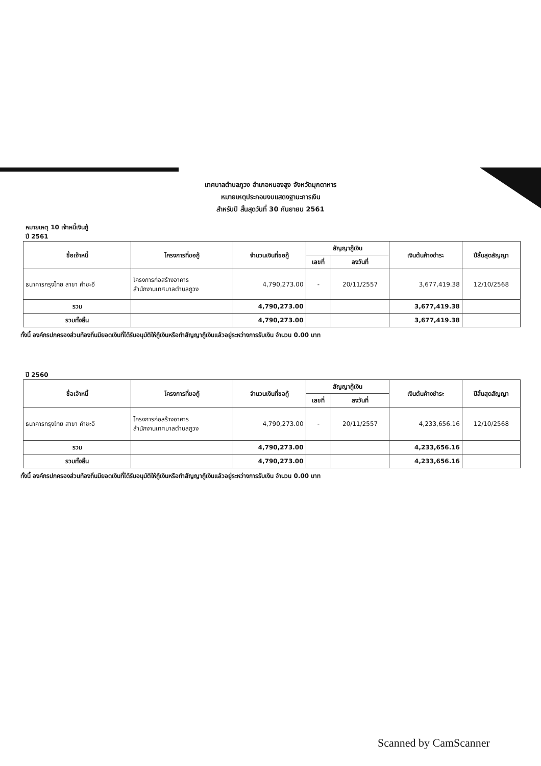เทศบาลตำบลภูวง อำเภอหนองสูง จังหวัดมุกดาหาร
หมายเหตุประกอบงบแสดงฐานะการเงิน
สำหรับปี สิ้นสุดวันที่ 30 กันยายน 2561
หมายเหตุ 10 เจ้าหนี้เงินกู้
ปี 2561
| ชื่อเจ้าหนี้ | โครงการที่ขอกู้ | จำนวนเงินที่ขอกู้ | สัญญากู้เงิน | | เงินต้นค้างชำระ | ปีสิ้นสุดสัญญา |
| --- | --- | --- | --- | --- | --- | --- |
| | | | เลขที่ | ลงวันที่ | | |
| ธนาคารกรุงไทย สาขา คำชะอี | โครงการก่อสร้างอาคาร สำนักงานเทศบาลตำบลภูวง | 4,790,273.00 | - | 20/11/2557 | 3,677,419.38 | 12/10/2568 |
| รวม | | 4,790,273.00 | | | 3,677,419.38 | |
| รวมทั้งสิ้น | | 4,790,273.00 | | | 3,677,419.38 | |
ทั้งนี้ องค์กรปกครองส่วนท้องถิ่นมียอดเงินที่ได้รับอนุมัติให้กู้เงินหรือทำสัญญากู้เงินแล้วอยู่ระหว่างการรับเงิน จำนวน 0.00 บาท
ปี 2560
| ชื่อเจ้าหนี้ | โครงการที่ขอกู้ | จำนวนเงินที่ขอกู้ | สัญญากู้เงิน | | เงินต้นค้างชำระ | ปีสิ้นสุดสัญญา |
| --- | --- | --- | --- | --- | --- | --- |
| | | | เลขที่ | ลงวันที่ | | |
| ธนาคารกรุงไทย สาขา คำชะอี | โครงการก่อสร้างอาคาร สำนักงานเทศบาลตำบลภูวง | 4,790,273.00 | - | 20/11/2557 | 4,233,656.16 | 12/10/2568 |
| รวม | | 4,790,273.00 | | | 4,233,656.16 | |
| รวมทั้งสิ้น | | 4,790,273.00 | | | 4,233,656.16 | |
ทั้งนี้ องค์กรปกครองส่วนท้องถิ่นมียอดเงินที่ได้รับอนุมัติให้กู้เงินหรือทำสัญญากู้เงินแล้วอยู่ระหว่างการรับเงิน จำนวน 0.00 บาท
Scanned by CamScanner